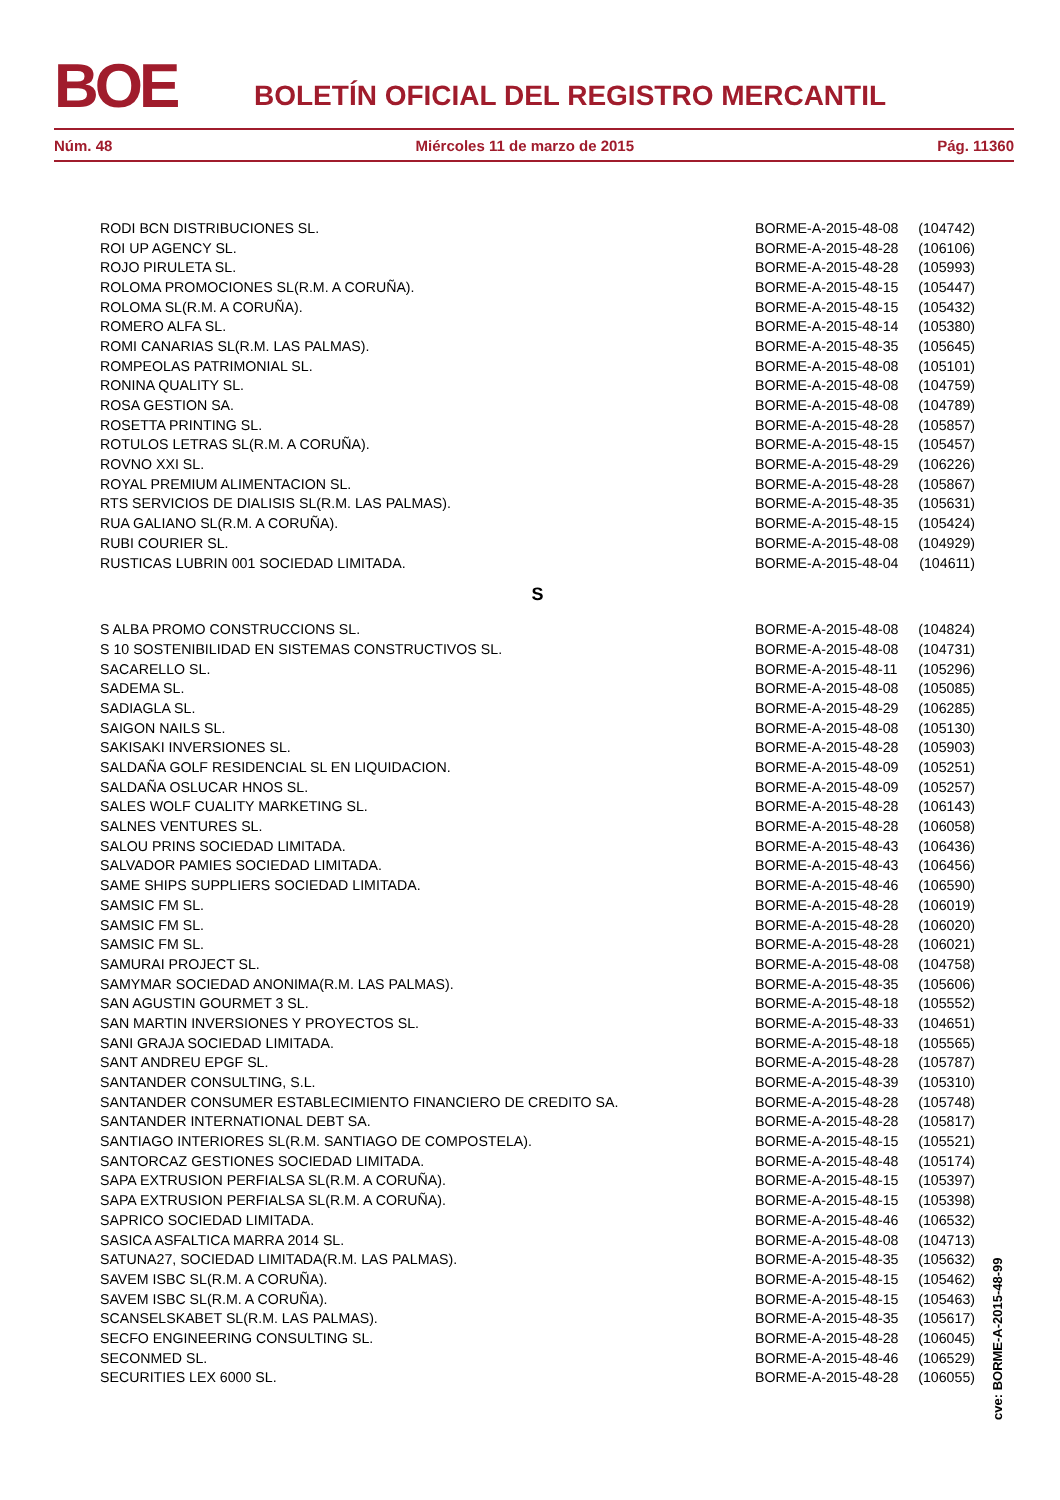BOE BOLETÍN OFICIAL DEL REGISTRO MERCANTIL
Núm. 48 Miércoles 11 de marzo de 2015 Pág. 11360
| RODI BCN DISTRIBUCIONES SL. | BORME-A-2015-48-08 | (104742) |
| ROI UP AGENCY SL. | BORME-A-2015-48-28 | (106106) |
| ROJO PIRULETA SL. | BORME-A-2015-48-28 | (105993) |
| ROLOMA PROMOCIONES SL(R.M. A CORUÑA). | BORME-A-2015-48-15 | (105447) |
| ROLOMA SL(R.M. A CORUÑA). | BORME-A-2015-48-15 | (105432) |
| ROMERO ALFA SL. | BORME-A-2015-48-14 | (105380) |
| ROMI CANARIAS SL(R.M. LAS PALMAS). | BORME-A-2015-48-35 | (105645) |
| ROMPEOLAS PATRIMONIAL SL. | BORME-A-2015-48-08 | (105101) |
| RONINA QUALITY SL. | BORME-A-2015-48-08 | (104759) |
| ROSA GESTION SA. | BORME-A-2015-48-08 | (104789) |
| ROSETTA PRINTING SL. | BORME-A-2015-48-28 | (105857) |
| ROTULOS LETRAS SL(R.M. A CORUÑA). | BORME-A-2015-48-15 | (105457) |
| ROVNO XXI SL. | BORME-A-2015-48-29 | (106226) |
| ROYAL PREMIUM ALIMENTACION SL. | BORME-A-2015-48-28 | (105867) |
| RTS SERVICIOS DE DIALISIS SL(R.M. LAS PALMAS). | BORME-A-2015-48-35 | (105631) |
| RUA GALIANO SL(R.M. A CORUÑA). | BORME-A-2015-48-15 | (105424) |
| RUBI COURIER SL. | BORME-A-2015-48-08 | (104929) |
| RUSTICAS LUBRIN 001 SOCIEDAD LIMITADA. | BORME-A-2015-48-04 | (104611) |
S
| S ALBA PROMO CONSTRUCCIONS SL. | BORME-A-2015-48-08 | (104824) |
| S 10 SOSTENIBILIDAD EN SISTEMAS CONSTRUCTIVOS SL. | BORME-A-2015-48-08 | (104731) |
| SACARELLO SL. | BORME-A-2015-48-11 | (105296) |
| SADEMA SL. | BORME-A-2015-48-08 | (105085) |
| SADIAGLA SL. | BORME-A-2015-48-29 | (106285) |
| SAIGON NAILS SL. | BORME-A-2015-48-08 | (105130) |
| SAKISAKI INVERSIONES SL. | BORME-A-2015-48-28 | (105903) |
| SALDAÑA GOLF RESIDENCIAL SL EN LIQUIDACION. | BORME-A-2015-48-09 | (105251) |
| SALDAÑA OSLUCAR HNOS SL. | BORME-A-2015-48-09 | (105257) |
| SALES WOLF CUALITY MARKETING SL. | BORME-A-2015-48-28 | (106143) |
| SALNES VENTURES SL. | BORME-A-2015-48-28 | (106058) |
| SALOU PRINS SOCIEDAD LIMITADA. | BORME-A-2015-48-43 | (106436) |
| SALVADOR PAMIES SOCIEDAD LIMITADA. | BORME-A-2015-48-43 | (106456) |
| SAME SHIPS SUPPLIERS SOCIEDAD LIMITADA. | BORME-A-2015-48-46 | (106590) |
| SAMSIC FM SL. | BORME-A-2015-48-28 | (106019) |
| SAMSIC FM SL. | BORME-A-2015-48-28 | (106020) |
| SAMSIC FM SL. | BORME-A-2015-48-28 | (106021) |
| SAMURAI PROJECT SL. | BORME-A-2015-48-08 | (104758) |
| SAMYMAR SOCIEDAD ANONIMA(R.M. LAS PALMAS). | BORME-A-2015-48-35 | (105606) |
| SAN AGUSTIN GOURMET 3 SL. | BORME-A-2015-48-18 | (105552) |
| SAN MARTIN INVERSIONES Y PROYECTOS SL. | BORME-A-2015-48-33 | (104651) |
| SANI GRAJA SOCIEDAD LIMITADA. | BORME-A-2015-48-18 | (105565) |
| SANT ANDREU EPGF SL. | BORME-A-2015-48-28 | (105787) |
| SANTANDER CONSULTING, S.L. | BORME-A-2015-48-39 | (105310) |
| SANTANDER CONSUMER ESTABLECIMIENTO FINANCIERO DE CREDITO SA. | BORME-A-2015-48-28 | (105748) |
| SANTANDER INTERNATIONAL DEBT SA. | BORME-A-2015-48-28 | (105817) |
| SANTIAGO INTERIORES SL(R.M. SANTIAGO DE COMPOSTELA). | BORME-A-2015-48-15 | (105521) |
| SANTORCAZ GESTIONES SOCIEDAD LIMITADA. | BORME-A-2015-48-48 | (105174) |
| SAPA EXTRUSION PERFIALSA SL(R.M. A CORUÑA). | BORME-A-2015-48-15 | (105397) |
| SAPA EXTRUSION PERFIALSA SL(R.M. A CORUÑA). | BORME-A-2015-48-15 | (105398) |
| SAPRICO SOCIEDAD LIMITADA. | BORME-A-2015-48-46 | (106532) |
| SASICA ASFALTICA MARRA 2014 SL. | BORME-A-2015-48-08 | (104713) |
| SATUNA27, SOCIEDAD LIMITADA(R.M. LAS PALMAS). | BORME-A-2015-48-35 | (105632) |
| SAVEM ISBC SL(R.M. A CORUÑA). | BORME-A-2015-48-15 | (105462) |
| SAVEM ISBC SL(R.M. A CORUÑA). | BORME-A-2015-48-15 | (105463) |
| SCANSELSKABET SL(R.M. LAS PALMAS). | BORME-A-2015-48-35 | (105617) |
| SECFO ENGINEERING CONSULTING SL. | BORME-A-2015-48-28 | (106045) |
| SECONMED SL. | BORME-A-2015-48-46 | (106529) |
| SECURITIES LEX 6000 SL. | BORME-A-2015-48-28 | (106055) |
cve: BORME-A-2015-48-99